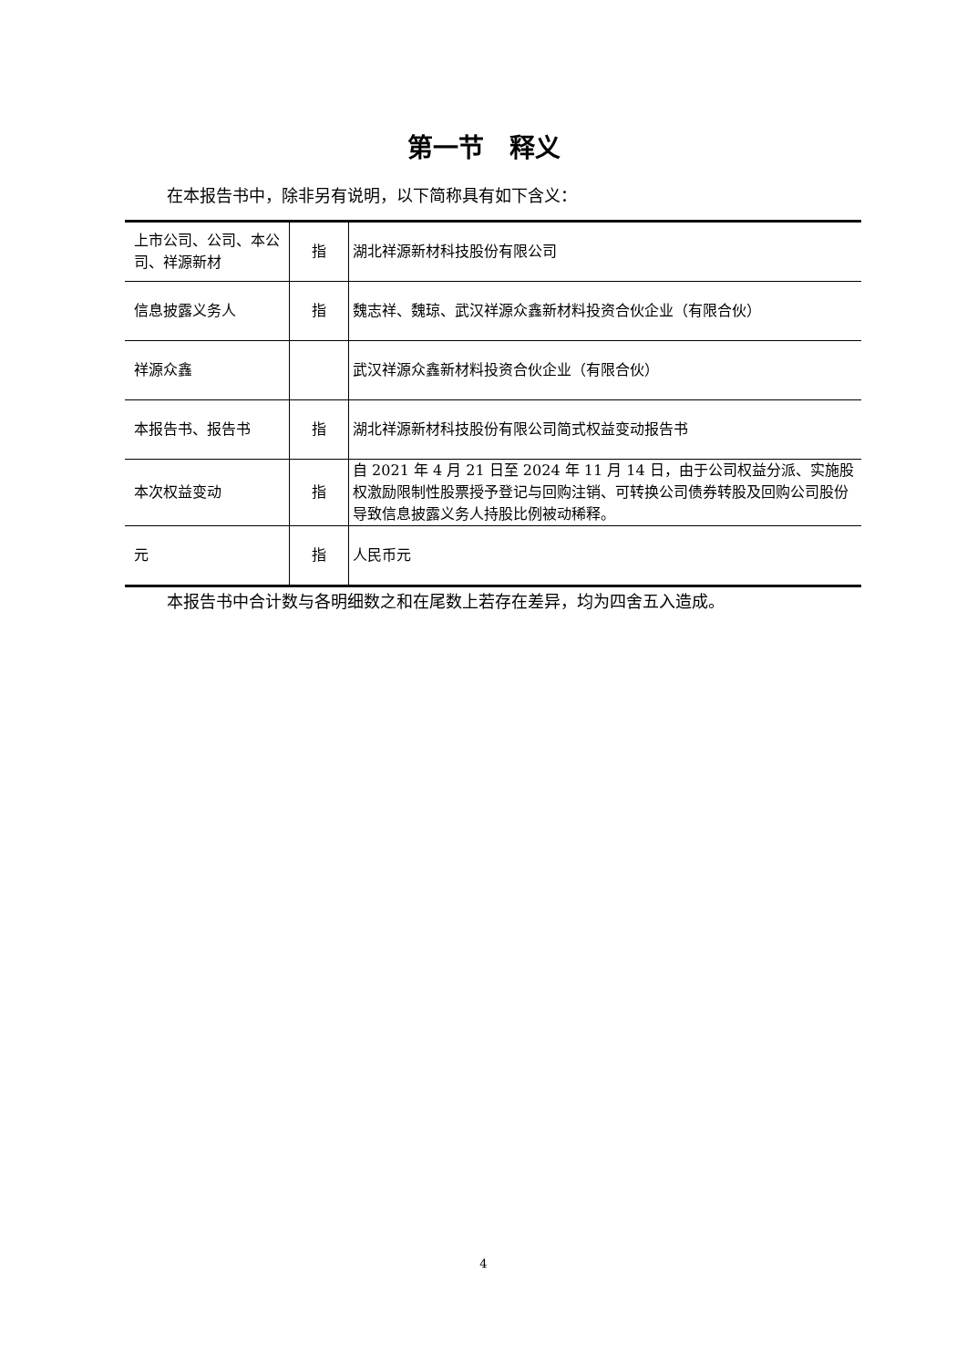第一节　释义
在本报告书中，除非另有说明，以下简称具有如下含义：
| 上市公司、公司、本公司、祥源新材 | 指 | 湖北祥源新材科技股份有限公司 |
| 信息披露义务人 | 指 | 魏志祥、魏琼、武汉祥源众鑫新材料投资合伙企业（有限合伙） |
| 祥源众鑫 | | 武汉祥源众鑫新材料投资合伙企业（有限合伙） |
| 本报告书、报告书 | 指 | 湖北祥源新材科技股份有限公司简式权益变动报告书 |
| 本次权益变动 | 指 | 自 2021 年 4 月 21 日至 2024 年 11 月 14 日，由于公司权益分派、实施股权激励限制性股票授予登记与回购注销、可转换公司债券转股及回购公司股份导致信息披露义务人持股比例被动稀释。 |
| 元 | 指 | 人民币元 |
本报告书中合计数与各明细数之和在尾数上若存在差异，均为四舍五入造成。
4